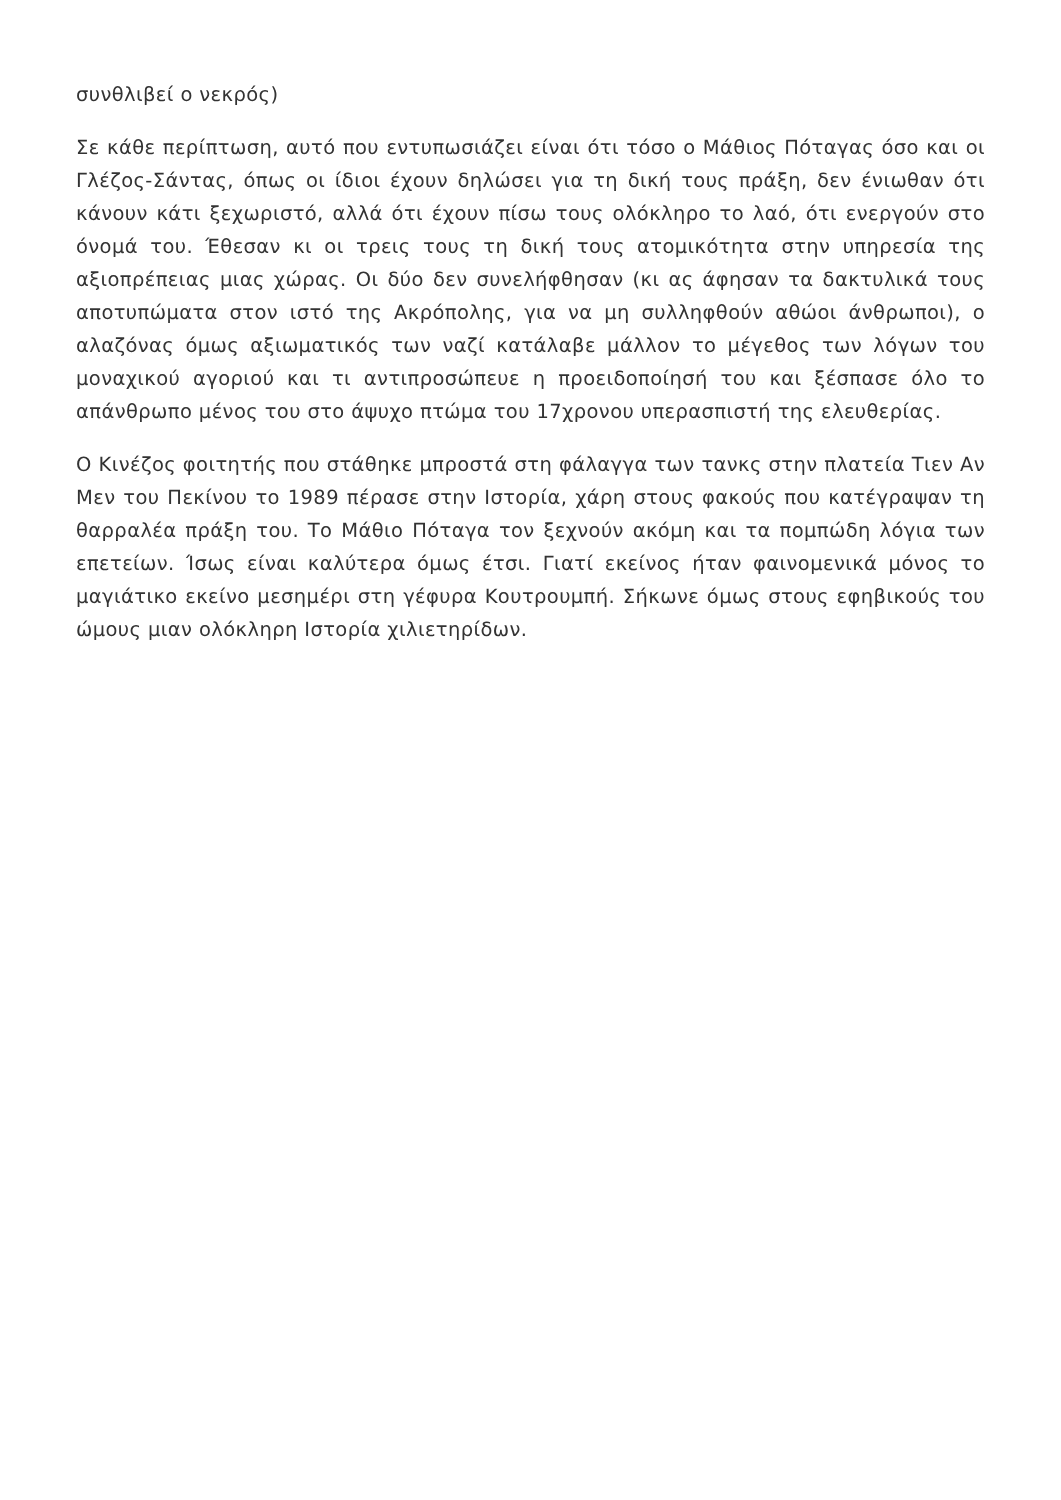συνθλιβεί ο νεκρός)
Σε κάθε περίπτωση, αυτό που εντυπωσιάζει είναι ότι τόσο ο Μάθιος Πόταγας όσο και οι Γλέζος-Σάντας, όπως οι ίδιοι έχουν δηλώσει για τη δική τους πράξη, δεν ένιωθαν ότι κάνουν κάτι ξεχωριστό, αλλά ότι έχουν πίσω τους ολόκληρο το λαό, ότι ενεργούν στο όνομά του. Έθεσαν κι οι τρεις τους τη δική τους ατομικότητα στην υπηρεσία της αξιοπρέπειας μιας χώρας. Οι δύο δεν συνελήφθησαν (κι ας άφησαν τα δακτυλικά τους αποτυπώματα στον ιστό της Ακρόπολης, για να μη συλληφθούν αθώοι άνθρωποι), ο αλαζόνας όμως αξιωματικός των ναζί κατάλαβε μάλλον το μέγεθος των λόγων του μοναχικού αγοριού και τι αντιπροσώπευε η προειδοποίησή του και ξέσπασε όλο το απάνθρωπο μένος του στο άψυχο πτώμα του 17χρονου υπερασπιστή της ελευθερίας.
Ο Κινέζος φοιτητής που στάθηκε μπροστά στη φάλαγγα των τανκς στην πλατεία Τιεν Αν Μεν του Πεκίνου το 1989 πέρασε στην Ιστορία, χάρη στους φακούς που κατέγραψαν τη θαρραλέα πράξη του. Το Μάθιο Πόταγα τον ξεχνούν ακόμη και τα πομπώδη λόγια των επετείων. Ίσως είναι καλύτερα όμως έτσι. Γιατί εκείνος ήταν φαινομενικά μόνος το μαγιάτικο εκείνο μεσημέρι στη γέφυρα Κουτρουμπή. Σήκωνε όμως στους εφηβικούς του ώμους μιαν ολόκληρη Ιστορία χιλιετηρίδων.